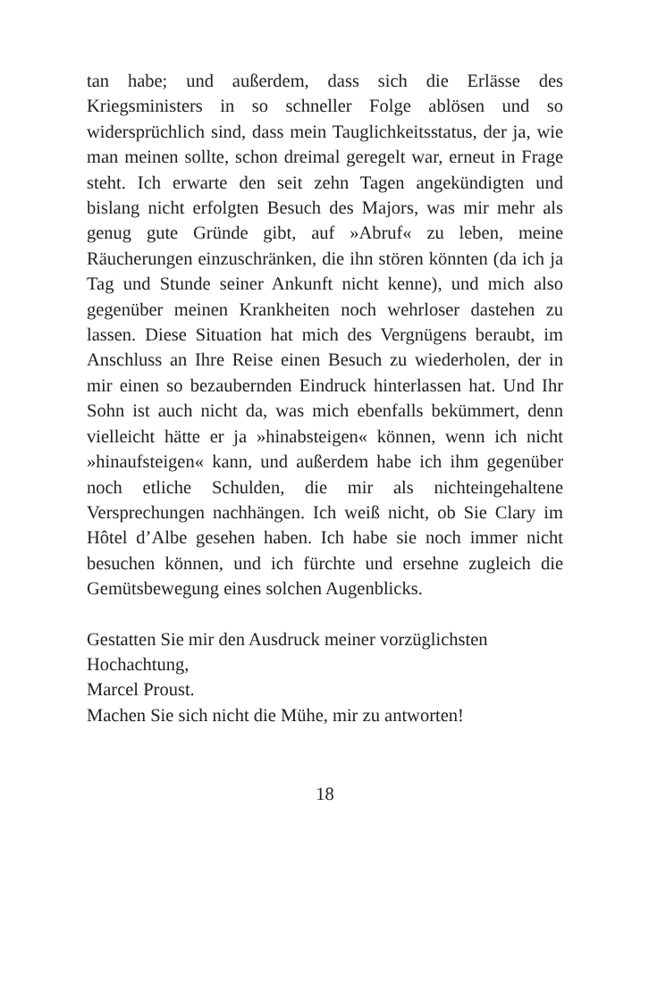tan habe; und außerdem, dass sich die Erlässe des Kriegsministers in so schneller Folge ablösen und so widersprüchlich sind, dass mein Tauglichkeitsstatus, der ja, wie man meinen sollte, schon dreimal geregelt war, erneut in Frage steht. Ich erwarte den seit zehn Tagen angekündigten und bislang nicht erfolgten Besuch des Majors, was mir mehr als genug gute Gründe gibt, auf »Abruf« zu leben, meine Räucherungen einzuschränken, die ihn stören könnten (da ich ja Tag und Stunde seiner Ankunft nicht kenne), und mich also gegenüber meinen Krankheiten noch wehrloser dastehen zu lassen. Diese Situation hat mich des Vergnügens beraubt, im Anschluss an Ihre Reise einen Besuch zu wiederholen, der in mir einen so bezaubernden Eindruck hinterlassen hat. Und Ihr Sohn ist auch nicht da, was mich ebenfalls bekümmert, denn vielleicht hätte er ja »hinabsteigen« können, wenn ich nicht »hinaufsteigen« kann, und außerdem habe ich ihm gegenüber noch etliche Schulden, die mir als nichteingehaltene Versprechungen nachhängen. Ich weiß nicht, ob Sie Clary im Hôtel d’Albe gesehen haben. Ich habe sie noch immer nicht besuchen können, und ich fürchte und ersehne zugleich die Gemütsbewegung eines solchen Augenblicks.
Gestatten Sie mir den Ausdruck meiner vorzüglichsten Hochachtung,
Marcel Proust.
Machen Sie sich nicht die Mühe, mir zu antworten!
18